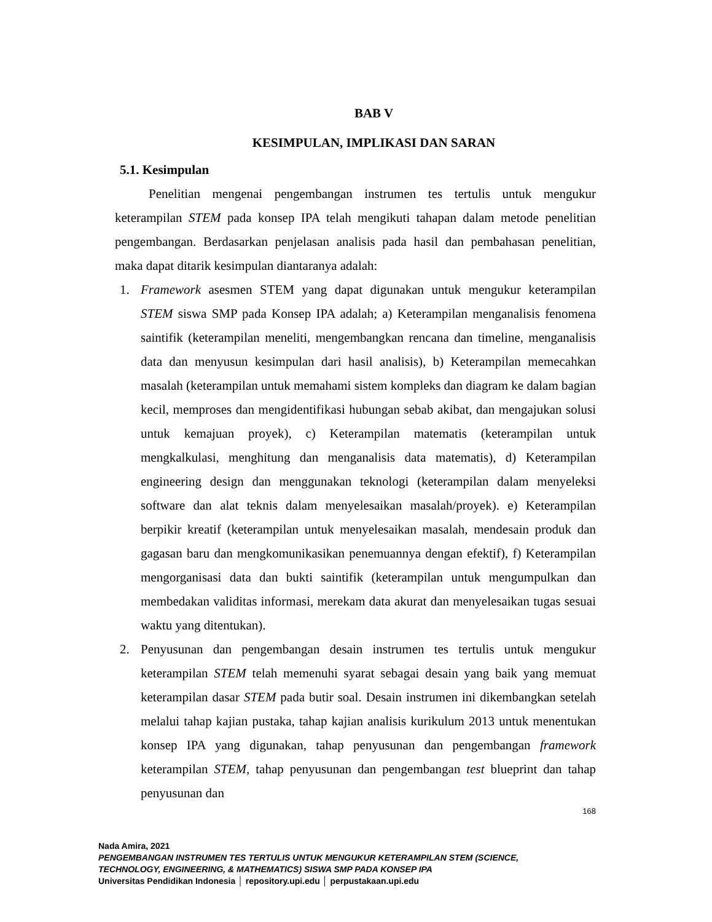BAB V
KESIMPULAN, IMPLIKASI DAN SARAN
5.1. Kesimpulan
Penelitian mengenai pengembangan instrumen tes tertulis untuk mengukur keterampilan STEM pada konsep IPA telah mengikuti tahapan dalam metode penelitian pengembangan. Berdasarkan penjelasan analisis pada hasil dan pembahasan penelitian, maka dapat ditarik kesimpulan diantaranya adalah:
1. Framework asesmen STEM yang dapat digunakan untuk mengukur keterampilan STEM siswa SMP pada Konsep IPA adalah; a) Keterampilan menganalisis fenomena saintifik (keterampilan meneliti, mengembangkan rencana dan timeline, menganalisis data dan menyusun kesimpulan dari hasil analisis), b) Keterampilan memecahkan masalah (keterampilan untuk memahami sistem kompleks dan diagram ke dalam bagian kecil, memproses dan mengidentifikasi hubungan sebab akibat, dan mengajukan solusi untuk kemajuan proyek), c) Keterampilan matematis (keterampilan untuk mengkalkulasi, menghitung dan menganalisis data matematis), d) Keterampilan engineering design dan menggunakan teknologi (keterampilan dalam menyeleksi software dan alat teknis dalam menyelesaikan masalah/proyek). e) Keterampilan berpikir kreatif (keterampilan untuk menyelesaikan masalah, mendesain produk dan gagasan baru dan mengkomunikasikan penemuannya dengan efektif), f) Keterampilan mengorganisasi data dan bukti saintifik (keterampilan untuk mengumpulkan dan membedakan validitas informasi, merekam data akurat dan menyelesaikan tugas sesuai waktu yang ditentukan).
2. Penyusunan dan pengembangan desain instrumen tes tertulis untuk mengukur keterampilan STEM telah memenuhi syarat sebagai desain yang baik yang memuat keterampilan dasar STEM pada butir soal. Desain instrumen ini dikembangkan setelah melalui tahap kajian pustaka, tahap kajian analisis kurikulum 2013 untuk menentukan konsep IPA yang digunakan, tahap penyusunan dan pengembangan framework keterampilan STEM, tahap penyusunan dan pengembangan test blueprint dan tahap penyusunan dan
168
Nada Amira, 2021
PENGEMBANGAN INSTRUMEN TES TERTULIS UNTUK MENGUKUR KETERAMPILAN STEM (SCIENCE,
TECHNOLOGY, ENGINEERING, & MATHEMATICS) SISWA SMP PADA KONSEP IPA
Universitas Pendidikan Indonesia │ repository.upi.edu │ perpustakaan.upi.edu